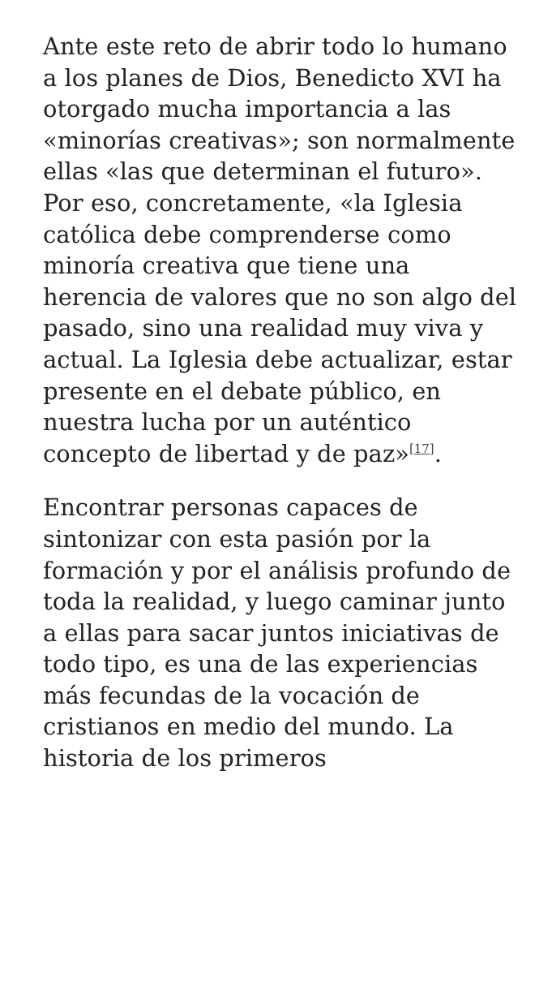Ante este reto de abrir todo lo humano a los planes de Dios, Benedicto XVI ha otorgado mucha importancia a las «minorías creativas»; son normalmente ellas «las que determinan el futuro». Por eso, concretamente, «la Iglesia católica debe comprenderse como minoría creativa que tiene una herencia de valores que no son algo del pasado, sino una realidad muy viva y actual. La Iglesia debe actualizar, estar presente en el debate público, en nuestra lucha por un auténtico concepto de libertad y de paz»<sup>[17]</sup>.
Encontrar personas capaces de sintonizar con esta pasión por la formación y por el análisis profundo de toda la realidad, y luego caminar junto a ellas para sacar juntos iniciativas de todo tipo, es una de las experiencias más fecundas de la vocación de cristianos en medio del mundo. La historia de los primeros